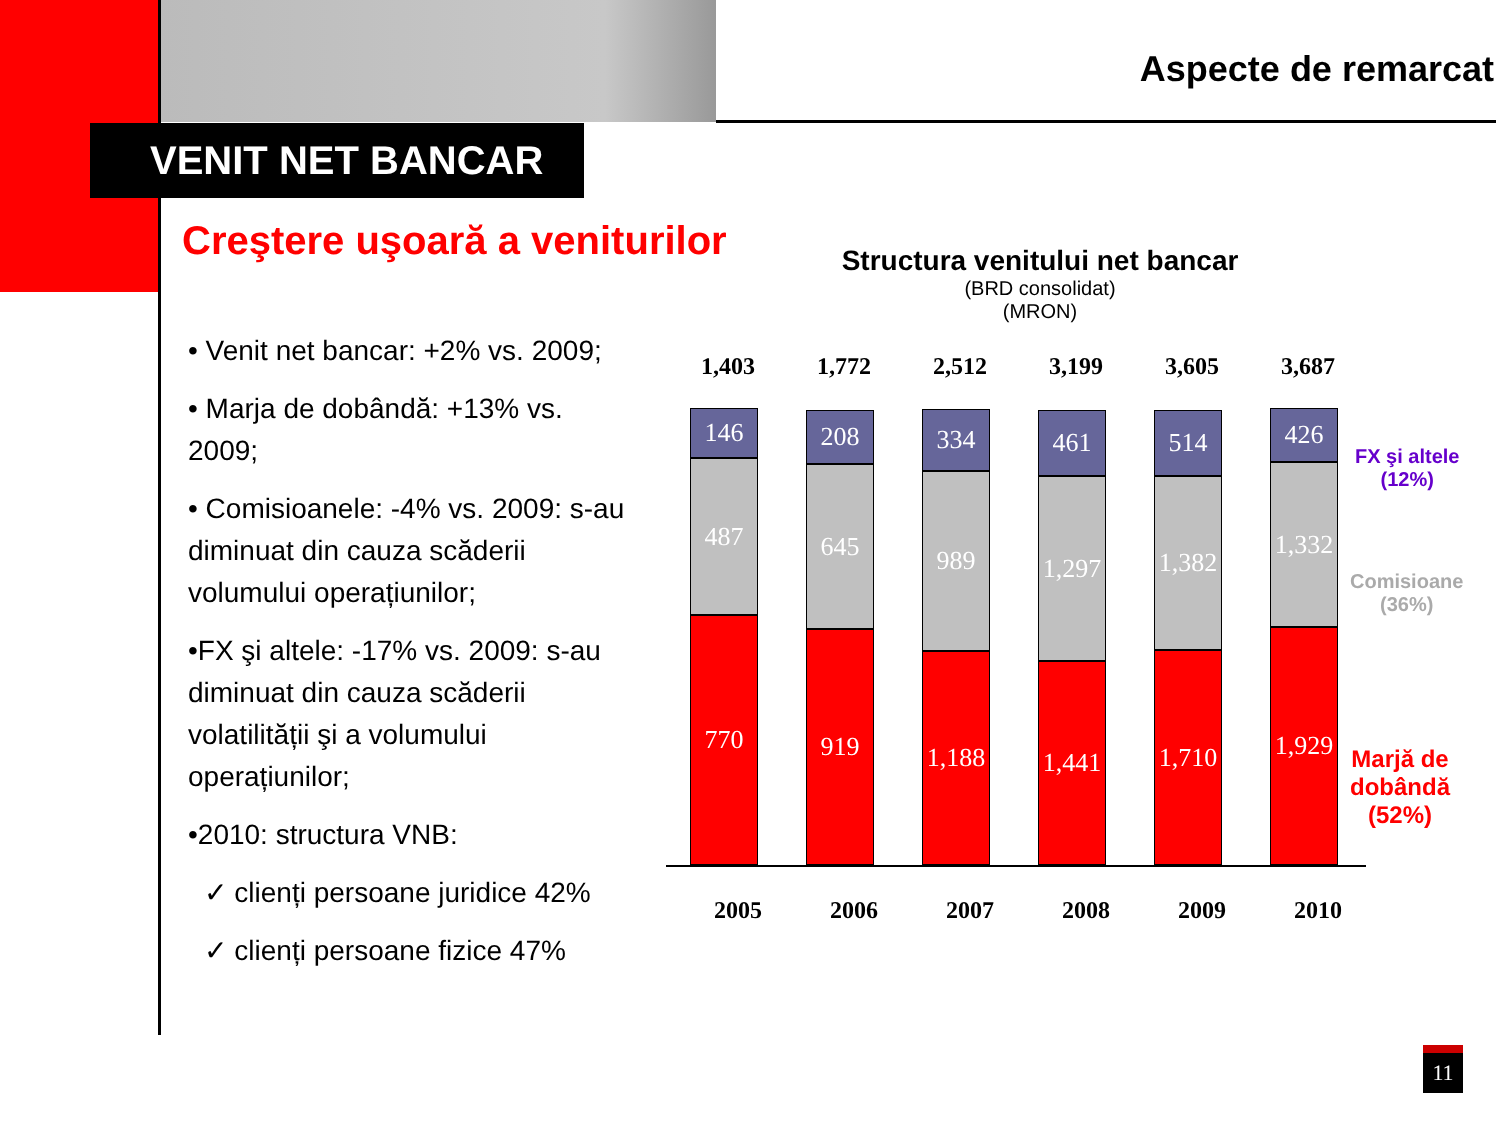Aspecte de remarcat
VENIT NET BANCAR
Creştere uşoară a veniturilor
• Venit net bancar: +2% vs. 2009;
• Marja de dobândă: +13% vs. 2009;
• Comisioanele: -4% vs. 2009: s-au diminuat din cauza scăderii volumului operațiunilor;
•FX şi altele: -17% vs. 2009: s-au diminuat din cauza scăderii volatilității şi a volumului operațiunilor;
•2010: structura VNB:
✓ clienți persoane juridice 42%
✓ clienți persoane fizice 47%
Structura venitului net bancar
(BRD consolidat)
(MRON)
1,403 1,772 2,512 3,199 3,605 3,687
146
487
770
208
645
919
334
989
1,188
461
1,297
1,441
514
1,382
1,710
426
1,332
1,929
2005 2006 2007 2008 2009 2010
FX şi altele
(12%)
Comisioane
(36%)
Marjă de
dobândă
(52%)
11